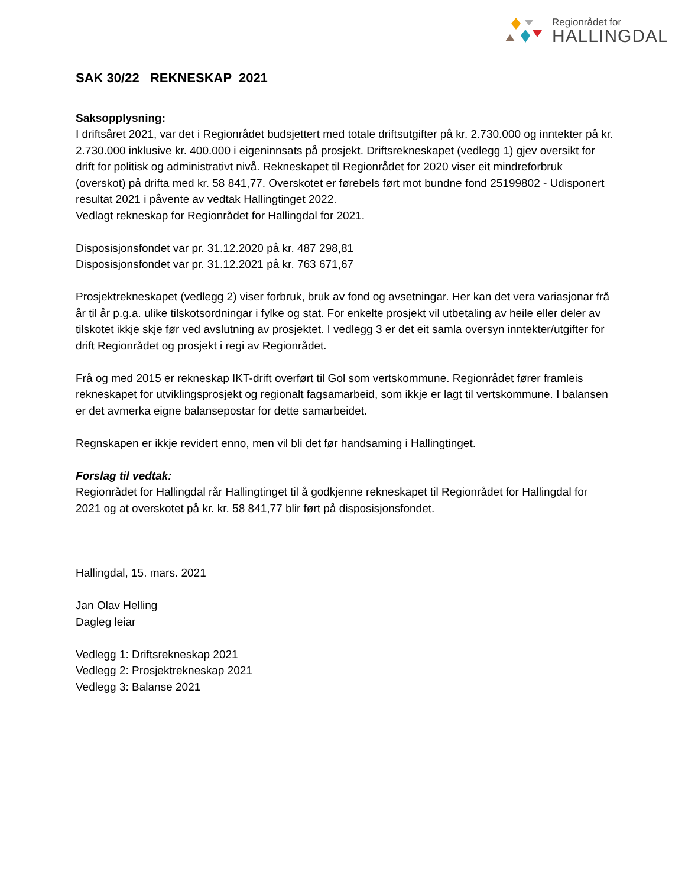Regionrådet for
HALLINGDAL
SAK 30/22 REKNESKAP 2021
Saksopplysning:
I driftsåret 2021, var det i Regionrådet budsjettert med totale driftsutgifter på kr. 2.730.000 og inntekter på kr. 2.730.000 inklusive kr. 400.000 i eigeninnsats på prosjekt. Driftsrekneskapet (vedlegg 1) gjev oversikt for drift for politisk og administrativt nivå. Rekneskapet til Regionrådet for 2020 viser eit mindreforbruk (overskot) på drifta med kr. 58 841,77. Overskotet er førebels ført mot bundne fond 25199802 - Udisponert resultat 2021 i påvente av vedtak Hallingtinget 2022.
Vedlagt rekneskap for Regionrådet for Hallingdal for 2021.
Disposisjonsfondet var pr. 31.12.2020 på kr. 487 298,81
Disposisjonsfondet var pr. 31.12.2021 på kr. 763 671,67
Prosjektrekneskapet (vedlegg 2) viser forbruk, bruk av fond og avsetningar. Her kan det vera variasjonar frå år til år p.g.a. ulike tilskotsordningar i fylke og stat. For enkelte prosjekt vil utbetaling av heile eller deler av tilskotet ikkje skje før ved avslutning av prosjektet. I vedlegg 3 er det eit samla oversyn inntekter/utgifter for drift Regionrådet og prosjekt i regi av Regionrådet.
Frå og med 2015 er rekneskap IKT-drift overført til Gol som vertskommune. Regionrådet fører framleis rekneskapet for utviklingsprosjekt og regionalt fagsamarbeid, som ikkje er lagt til vertskommune. I balansen er det avmerka eigne balansepostar for dette samarbeidet.
Regnskapen er ikkje revidert enno, men vil bli det før handsaming i Hallingtinget.
Forslag til vedtak:
Regionrådet for Hallingdal rår Hallingtinget til å godkjenne rekneskapet til Regionrådet for Hallingdal for 2021 og at overskotet på kr. kr. 58 841,77 blir ført på disposisjonsfondet.
Hallingdal, 15. mars. 2021
Jan Olav Helling
Dagleg leiar
Vedlegg 1: Driftsrekneskap 2021
Vedlegg 2: Prosjektrekneskap 2021
Vedlegg 3: Balanse 2021